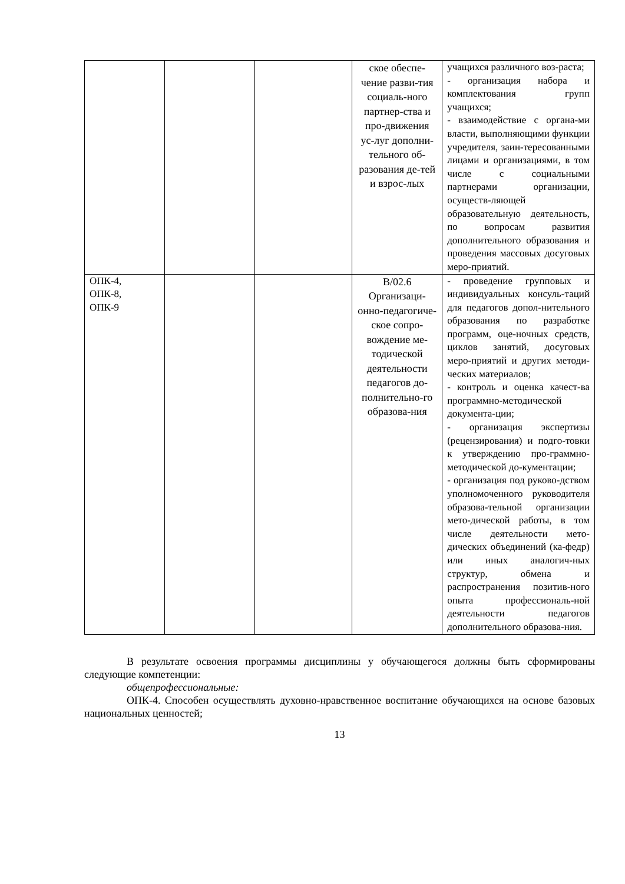| | | | ское обеспе-чение разви-тия социаль-ного партнер-ства и про-движения ус-луг дополни-тельного об-разования де-тей и взрос-лых | учащихся различного воз-раста; - организация набора и комплектования групп учащихся; - взаимодействие с органа-ми власти, выполняющими функции учредителя, заин-тересованными лицами и организациями, в том числе с социальными партнерами организации, осуществ-ляющей образовательную деятельность, по вопросам развития дополнительного образования и проведения массовых досуговых меро-приятий. |
| ОПК-4, ОПК-8, ОПК-9 | | | В/02.6 Организаци-онно-педагогиче-ское сопро-вождение ме-тодической деятельности педагогов до-полнительно-го образова-ния | - проведение групповых и индивидуальных консуль-таций для педагогов допол-нительного образования по разработке программ, оце-ночных средств, циклов занятий, досуговых меро-приятий и других методи-ческих материалов; - контроль и оценка качест-ва программно-методической документа-ции; - организация экспертизы (рецензирования) и подго-товки к утверждению про-граммно-методической до-кументации; - организация под руково-дством уполномоченного руководителя образова-тельной организации мето-дической работы, в том числе деятельности мето-дических объединений (ка-федр) или иных аналогич-ных структур, обмена и распространения позитив-ного опыта профессиональ-ной деятельности педагогов дополнительного образова-ния. |
В результате освоения программы дисциплины у обучающегося должны быть сформированы следующие компетенции:
общепрофессиональные:
ОПК-4. Способен осуществлять духовно-нравственное воспитание обучающихся на основе базовых национальных ценностей;
13